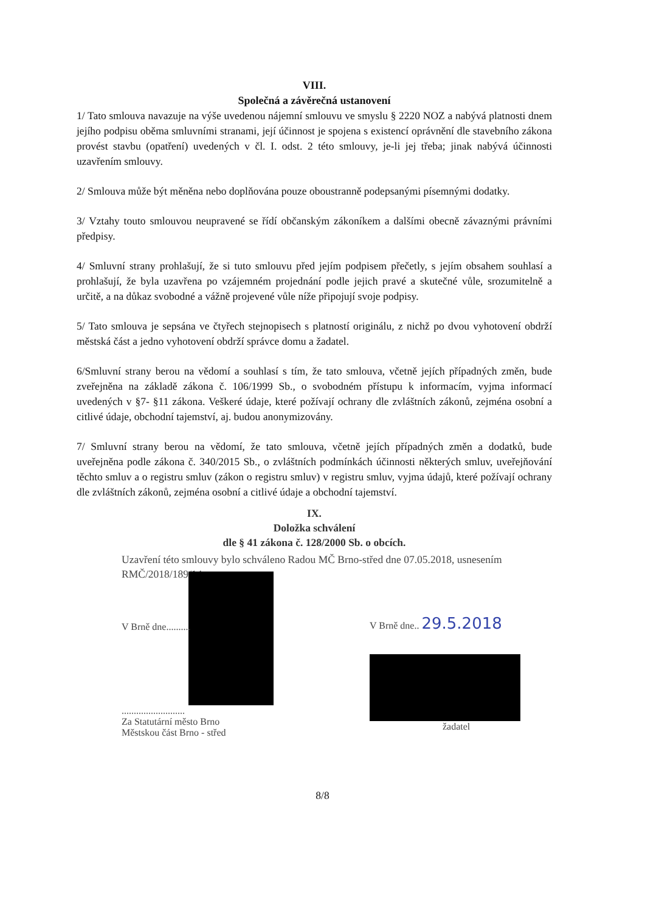VIII.
Společná a závěrečná ustanovení
1/ Tato smlouva navazuje na výše uvedenou nájemní smlouvu ve smyslu § 2220 NOZ a nabývá platnosti dnem jejího podpisu oběma smluvními stranami, její účinnost je spojena s existencí oprávnění dle stavebního zákona provést stavbu (opatření) uvedených v čl. I. odst. 2 této smlouvy, je-li jej třeba; jinak nabývá účinnosti uzavřením smlouvy.
2/ Smlouva může být měněna nebo doplňována pouze oboustranně podepsanými písemnými dodatky.
3/ Vztahy touto smlouvou neupravené se řídí občanským zákoníkem a dalšími obecně závaznými právními předpisy.
4/ Smluvní strany prohlašují, že si tuto smlouvu před jejím podpisem přečetly, s jejím obsahem souhlasí a prohlašují, že byla uzavřena po vzájemném projednání podle jejich pravé a skutečné vůle, srozumitelně a určitě, a na důkaz svobodné a vážně projevené vůle níže připojují svoje podpisy.
5/ Tato smlouva je sepsána ve čtyřech stejnopisech s platností originálu, z nichž po dvou vyhotovení obdrží městská část a jedno vyhotovení obdrží správce domu a žadatel.
6/Smluvní strany berou na vědomí a souhlasí s tím, že tato smlouva, včetně jejích případných změn, bude zveřejněna na základě zákona č. 106/1999 Sb., o svobodném přístupu k informacím, vyjma informací uvedených v §7- §11 zákona. Veškeré údaje, které požívají ochrany dle zvláštních zákonů, zejména osobní a citlivé údaje, obchodní tajemství, aj. budou anonymizovány.
7/ Smluvní strany berou na vědomí, že tato smlouva, včetně jejích případných změn a dodatků, bude uveřejněna podle zákona č. 340/2015 Sb., o zvláštních podmínkách účinnosti některých smluv, uveřejňování těchto smluv a o registru smluv (zákon o registru smluv) v registru smluv, vyjma údajů, které požívají ochrany dle zvláštních zákonů, zejména osobní a citlivé údaje a obchodní tajemství.
IX.
Doložka schválení
dle § 41 zákona č. 128/2000 Sb. o obcích.
Uzavření této smlouvy bylo schváleno Radou MČ Brno-střed dne 07.05.2018, usnesením RMČ/2018/189/14
V Brně dne..........
..........................
Za Statutární město Brno
Městskou část Brno - střed
V Brně dne.. 29.5.2018
žadatel
8/8